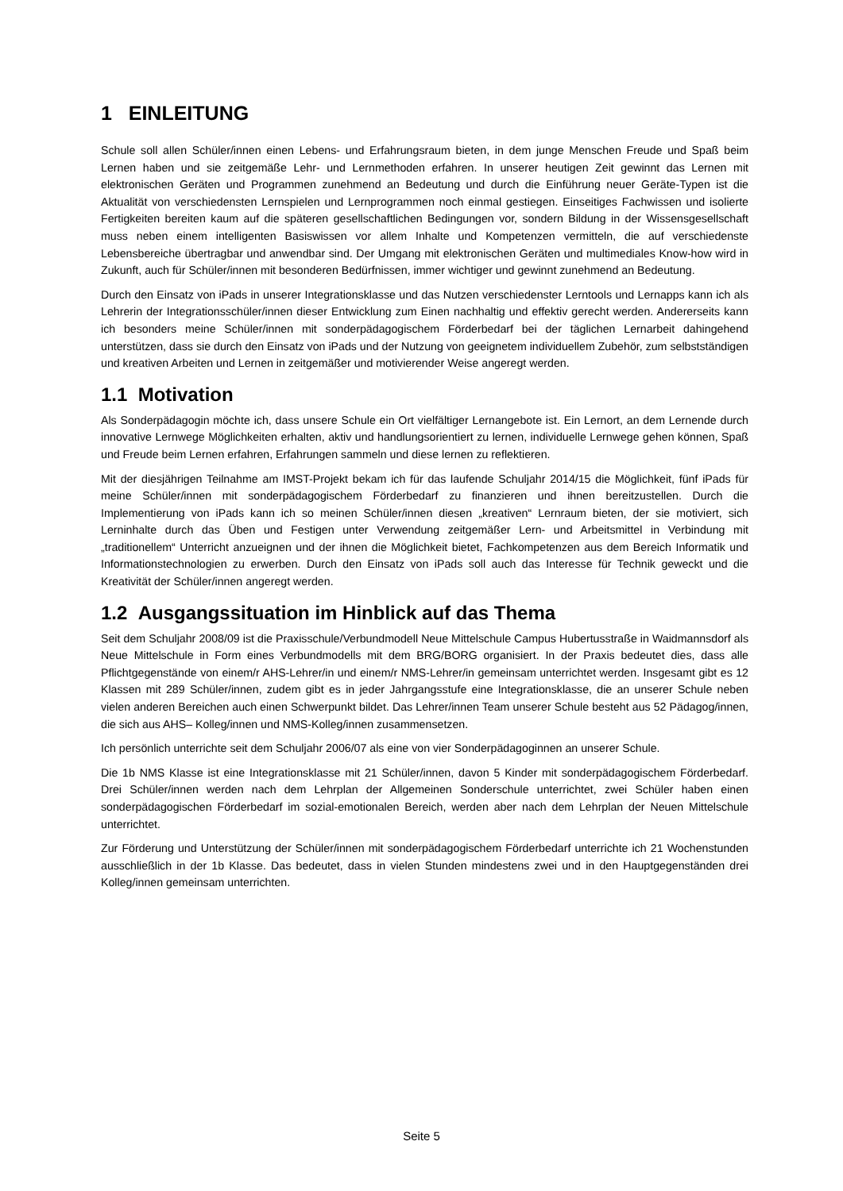1 EINLEITUNG
Schule soll allen Schüler/innen einen Lebens- und Erfahrungsraum bieten, in dem junge Menschen Freude und Spaß beim Lernen haben und sie zeitgemäße Lehr- und Lernmethoden erfahren. In unserer heutigen Zeit gewinnt das Lernen mit elektronischen Geräten und Programmen zunehmend an Bedeutung und durch die Einführung neuer Geräte-Typen ist die Aktualität von verschiedensten Lernspielen und Lernprogrammen noch einmal gestiegen. Einseitiges Fachwissen und isolierte Fertigkeiten bereiten kaum auf die späteren gesellschaftlichen Bedingungen vor, sondern Bildung in der Wissensgesellschaft muss neben einem intelligenten Basiswissen vor allem Inhalte und Kompetenzen vermitteln, die auf verschiedenste Lebensbereiche übertragbar und anwendbar sind. Der Umgang mit elektronischen Geräten und multimediales Know-how wird in Zukunft, auch für Schüler/innen mit besonderen Bedürfnissen, immer wichtiger und gewinnt zunehmend an Bedeutung.
Durch den Einsatz von iPads in unserer Integrationsklasse und das Nutzen verschiedenster Lerntools und Lernapps kann ich als Lehrerin der Integrationsschüler/innen dieser Entwicklung zum Einen nachhaltig und effektiv gerecht werden. Andererseits kann ich besonders meine Schüler/innen mit sonderpädagogischem Förderbedarf bei der täglichen Lernarbeit dahingehend unterstützen, dass sie durch den Einsatz von iPads und der Nutzung von geeignetem individuellem Zubehör, zum selbstständigen und kreativen Arbeiten und Lernen in zeitgemäßer und motivierender Weise angeregt werden.
1.1 Motivation
Als Sonderpädagogin möchte ich, dass unsere Schule ein Ort vielfältiger Lernangebote ist. Ein Lernort, an dem Lernende durch innovative Lernwege Möglichkeiten erhalten, aktiv und handlungsorientiert zu lernen, individuelle Lernwege gehen können, Spaß und Freude beim Lernen erfahren, Erfahrungen sammeln und diese lernen zu reflektieren.
Mit der diesjährigen Teilnahme am IMST-Projekt bekam ich für das laufende Schuljahr 2014/15 die Möglichkeit, fünf iPads für meine Schüler/innen mit sonderpädagogischem Förderbedarf zu finanzieren und ihnen bereitzustellen. Durch die Implementierung von iPads kann ich so meinen Schüler/innen diesen „kreativen“ Lernraum bieten, der sie motiviert, sich Lerninhalte durch das Üben und Festigen unter Verwendung zeitgemäßer Lern- und Arbeitsmittel in Verbindung mit „traditionellem“ Unterricht anzueignen und der ihnen die Möglichkeit bietet, Fachkompetenzen aus dem Bereich Informatik und Informationstechnologien zu erwerben. Durch den Einsatz von iPads soll auch das Interesse für Technik geweckt und die Kreativität der Schüler/innen angeregt werden.
1.2 Ausgangssituation im Hinblick auf das Thema
Seit dem Schuljahr 2008/09 ist die Praxisschule/Verbundmodell Neue Mittelschule Campus Hubertusstraße in Waidmannsdorf als Neue Mittelschule in Form eines Verbundmodells mit dem BRG/BORG organisiert. In der Praxis bedeutet dies, dass alle Pflichtgegenstände von einem/r AHS-Lehrer/in und einem/r NMS-Lehrer/in gemeinsam unterrichtet werden. Insgesamt gibt es 12 Klassen mit 289 Schüler/innen, zudem gibt es in jeder Jahrgangsstufe eine Integrationsklasse, die an unserer Schule neben vielen anderen Bereichen auch einen Schwerpunkt bildet. Das Lehrer/innen Team unserer Schule besteht aus 52 Pädagog/innen, die sich aus AHS– Kolleg/innen und NMS-Kolleg/innen zusammensetzen.
Ich persönlich unterrichte seit dem Schuljahr 2006/07 als eine von vier Sonderpädagoginnen an unserer Schule.
Die 1b NMS Klasse ist eine Integrationsklasse mit 21 Schüler/innen, davon 5 Kinder mit sonderpädagogischem Förderbedarf. Drei Schüler/innen werden nach dem Lehrplan der Allgemeinen Sonderschule unterrichtet, zwei Schüler haben einen sonderpädagogischen Förderbedarf im sozial-emotionalen Bereich, werden aber nach dem Lehrplan der Neuen Mittelschule unterrichtet.
Zur Förderung und Unterstützung der Schüler/innen mit sonderpädagogischem Förderbedarf unterrichte ich 21 Wochenstunden ausschließlich in der 1b Klasse. Das bedeutet, dass in vielen Stunden mindestens zwei und in den Hauptgegenständen drei Kolleg/innen gemeinsam unterrichten.
Seite 5